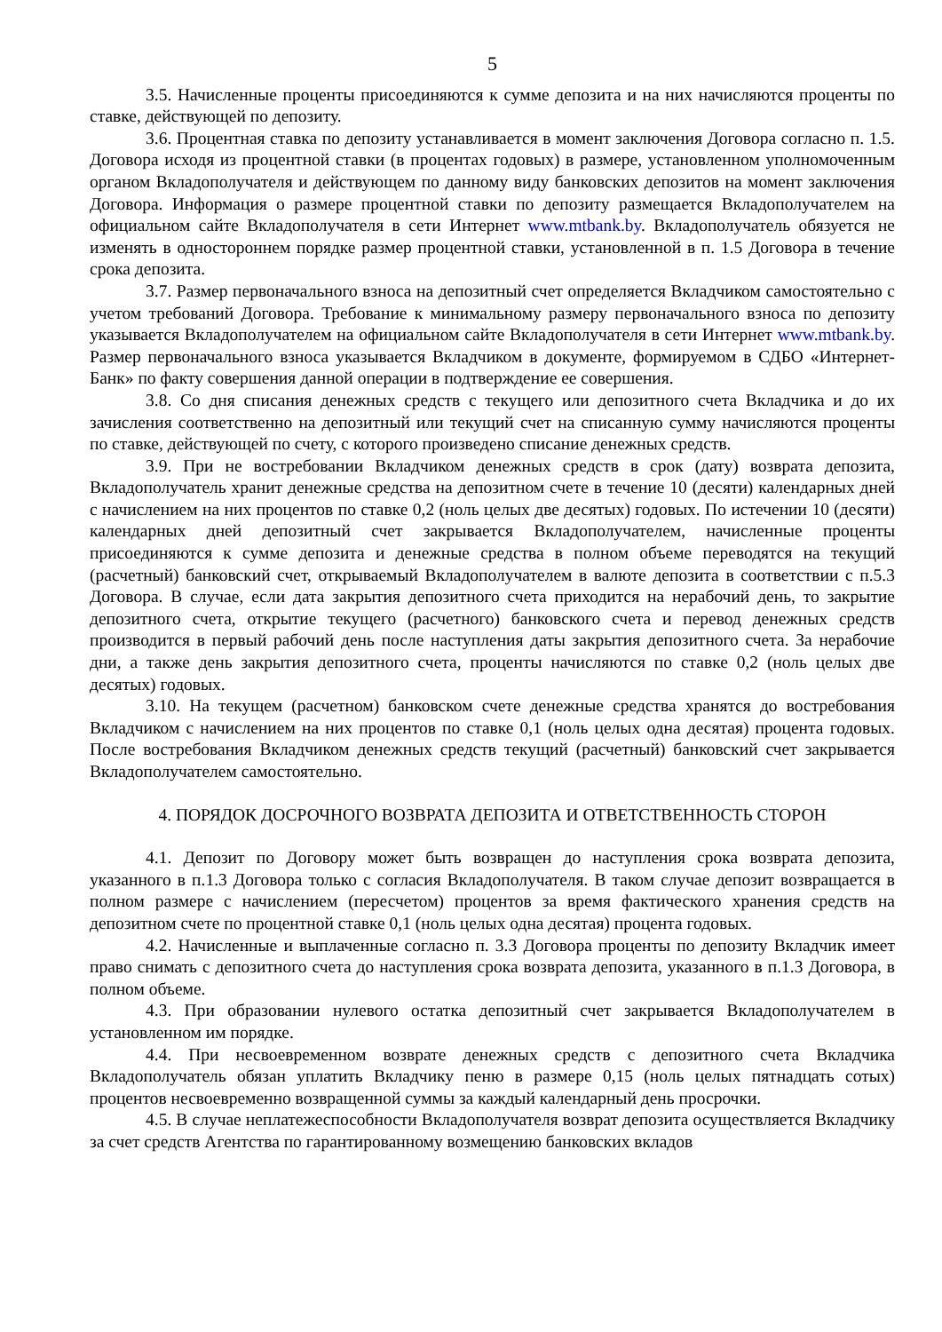5
3.5. Начисленные проценты присоединяются к сумме депозита и на них начисляются проценты по ставке, действующей по депозиту.
3.6. Процентная ставка по депозиту устанавливается в момент заключения Договора согласно п. 1.5. Договора исходя из процентной ставки (в процентах годовых) в размере, установленном уполномоченным органом Вкладополучателя и действующем по данному виду банковских депозитов на момент заключения Договора. Информация о размере процентной ставки по депозиту размещается Вкладополучателем на официальном сайте Вкладополучателя в сети Интернет www.mtbank.by. Вкладополучатель обязуется не изменять в одностороннем порядке размер процентной ставки, установленной в п. 1.5 Договора в течение срока депозита.
3.7. Размер первоначального взноса на депозитный счет определяется Вкладчиком самостоятельно с учетом требований Договора. Требование к минимальному размеру первоначального взноса по депозиту указывается Вкладополучателем на официальном сайте Вкладополучателя в сети Интернет www.mtbank.by. Размер первоначального взноса указывается Вкладчиком в документе, формируемом в СДБО «Интернет-Банк» по факту совершения данной операции в подтверждение ее совершения.
3.8. Со дня списания денежных средств с текущего или депозитного счета Вкладчика и до их зачисления соответственно на депозитный или текущий счет на списанную сумму начисляются проценты по ставке, действующей по счету, с которого произведено списание денежных средств.
3.9. При не востребовании Вкладчиком денежных средств в срок (дату) возврата депозита, Вкладополучатель хранит денежные средства на депозитном счете в течение 10 (десяти) календарных дней с начислением на них процентов по ставке 0,2 (ноль целых две десятых) годовых. По истечении 10 (десяти) календарных дней депозитный счет закрывается Вкладополучателем, начисленные проценты присоединяются к сумме депозита и денежные средства в полном объеме переводятся на текущий (расчетный) банковский счет, открываемый Вкладополучателем в валюте депозита в соответствии с п.5.3 Договора. В случае, если дата закрытия депозитного счета приходится на нерабочий день, то закрытие депозитного счета, открытие текущего (расчетного) банковского счета и перевод денежных средств производится в первый рабочий день после наступления даты закрытия депозитного счета. За нерабочие дни, а также день закрытия депозитного счета, проценты начисляются по ставке 0,2 (ноль целых две десятых) годовых.
3.10. На текущем (расчетном) банковском счете денежные средства хранятся до востребования Вкладчиком с начислением на них процентов по ставке 0,1 (ноль целых одна десятая) процента годовых. После востребования Вкладчиком денежных средств текущий (расчетный) банковский счет закрывается Вкладополучателем самостоятельно.
4. ПОРЯДОК ДОСРОЧНОГО ВОЗВРАТА ДЕПОЗИТА И ОТВЕТСТВЕННОСТЬ СТОРОН
4.1. Депозит по Договору может быть возвращен до наступления срока возврата депозита, указанного в п.1.3 Договора только с согласия Вкладополучателя. В таком случае депозит возвращается в полном размере с начислением (пересчетом) процентов за время фактического хранения средств на депозитном счете по процентной ставке 0,1 (ноль целых одна десятая) процента годовых.
4.2. Начисленные и выплаченные согласно п. 3.3 Договора проценты по депозиту Вкладчик имеет право снимать с депозитного счета до наступления срока возврата депозита, указанного в п.1.3 Договора, в полном объеме.
4.3. При образовании нулевого остатка депозитный счет закрывается Вкладополучателем в установленном им порядке.
4.4. При несвоевременном возврате денежных средств с депозитного счета Вкладчика Вкладополучатель обязан уплатить Вкладчику пеню в размере 0,15 (ноль целых пятнадцать сотых) процентов несвоевременно возвращенной суммы за каждый календарный день просрочки.
4.5. В случае неплатежеспособности Вкладополучателя возврат депозита осуществляется Вкладчику за счет средств Агентства по гарантированному возмещению банковских вкладов